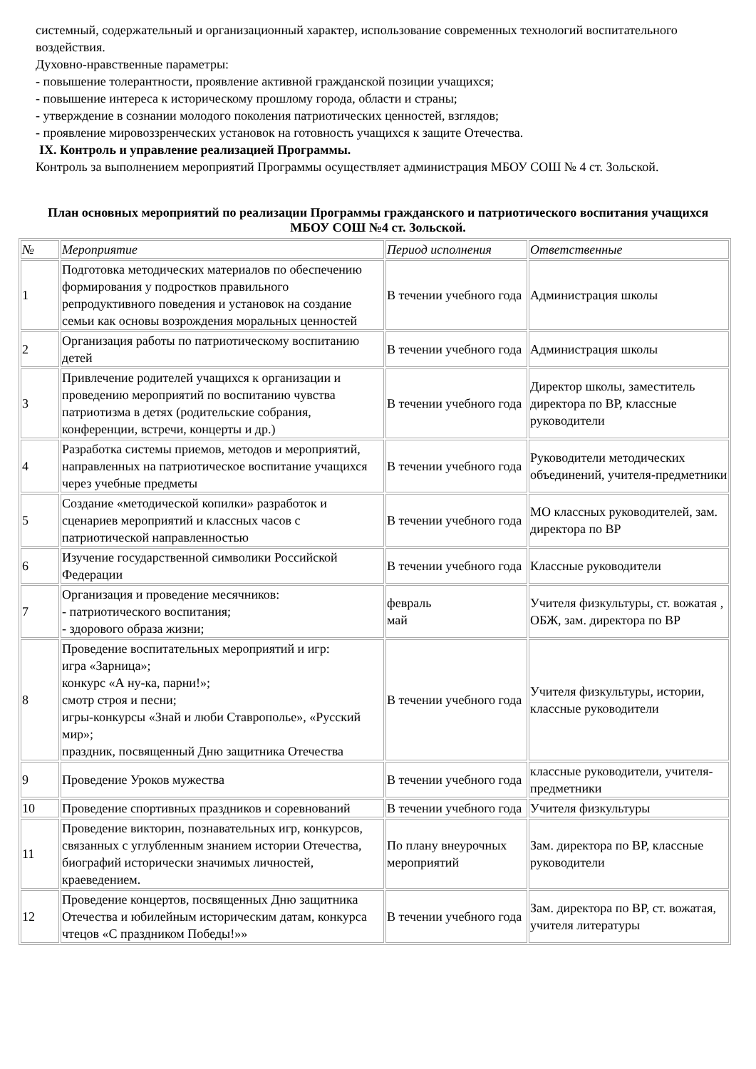системный, содержательный и организационный характер, использование современных технологий воспитательного воздействия.
Духовно-нравственные параметры:
- повышение толерантности, проявление активной гражданской позиции учащихся;
- повышение интереса к историческому прошлому города, области и страны;
- утверждение в сознании молодого поколения патриотических ценностей, взглядов;
- проявление мировоззренческих установок на готовность учащихся к защите Отечества.
IX. Контроль и управление реализацией Программы.
Контроль за выполнением мероприятий Программы осуществляет администрация МБОУ СОШ № 4 ст. Зольской.
План основных мероприятий по реализации Программы гражданского и патриотического воспитания учащихся МБОУ СОШ №4 ст. Зольской.
| № | Мероприятие | Период исполнения | Ответственные |
| --- | --- | --- | --- |
| 1 | Подготовка методических материалов по обеспечению формирования у подростков правильного репродуктивного поведения и установок на создание семьи как основы возрождения моральных ценностей | В течении учебного года | Администрация школы |
| 2 | Организация работы по патриотическому воспитанию детей | В течении учебного года | Администрация школы |
| 3 | Привлечение родителей учащихся к организации и проведению мероприятий по воспитанию чувства патриотизма в детях (родительские собрания, конференции, встречи, концерты и др.) | В течении учебного года | Директор школы, заместитель директора по ВР, классные руководители |
| 4 | Разработка системы приемов, методов и мероприятий, направленных на патриотическое воспитание учащихся через учебные предметы | В течении учебного года | Руководители методических объединений, учителя-предметники |
| 5 | Создание «методической копилки» разработок и сценариев мероприятий и классных часов с патриотической направленностью | В течении учебного года | МО классных руководителей, зам. директора по ВР |
| 6 | Изучение государственной символики Российской Федерации | В течении учебного года | Классные руководители |
| 7 | Организация и проведение месячников: - патриотического воспитания; - здорового образа жизни; | февраль май | Учителя физкультуры, ст. вожатая , ОБЖ, зам. директора по ВР |
| 8 | Проведение воспитательных мероприятий и игр: игра «Зарница»; конкурс «А ну-ка, парни!»; смотр строя и песни; игры-конкурсы «Знай и люби Ставрополье», «Русский мир»; праздник, посвященный Дню защитника Отечества | В течении учебного года | Учителя физкультуры, истории, классные руководители |
| 9 | Проведение Уроков мужества | В течении учебного года | классные руководители, учителя-предметники |
| 10 | Проведение спортивных праздников и соревнований | В течении учебного года | Учителя физкультуры |
| 11 | Проведение викторин, познавательных игр, конкурсов, связанных с углубленным знанием истории Отечества, биографий исторически значимых личностей, краеведением. | По плану внеурочных мероприятий | Зам. директора по ВР, классные руководители |
| 12 | Проведение концертов, посвященных Дню защитника Отечества и юбилейным историческим датам, конкурса чтецов «С праздником Победы!»» | В течении учебного года | Зам. директора по ВР, ст. вожатая, учителя литературы |